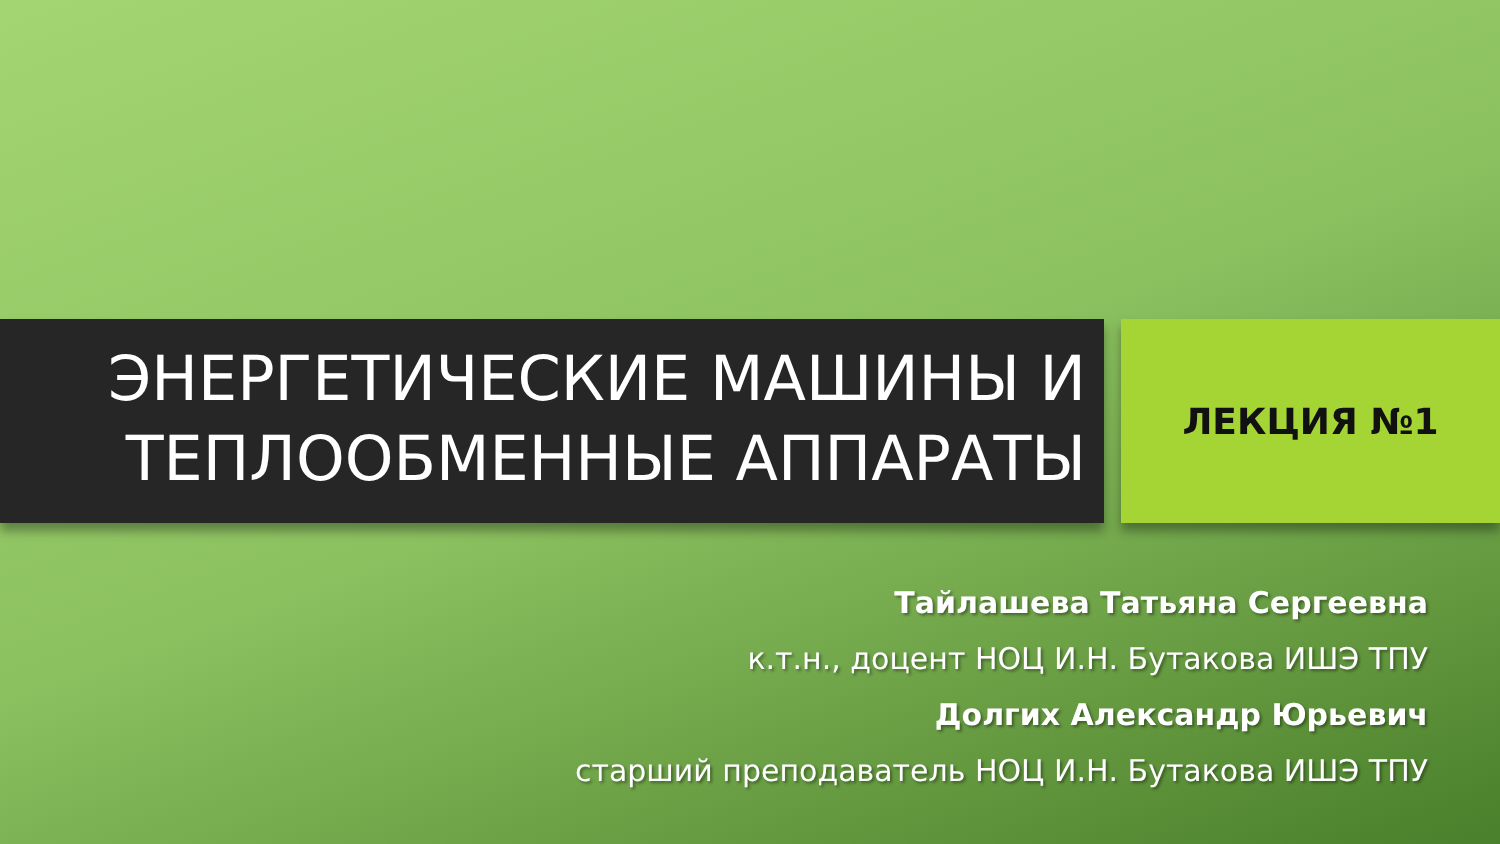ЭНЕРГЕТИЧЕСКИЕ МАШИНЫ И
ТЕПЛООБМЕННЫЕ АППАРАТЫ
ЛЕКЦИЯ №1
Тайлашева Татьяна Сергеевна
к.т.н., доцент НОЦ И.Н. Бутакова ИШЭ ТПУ
Долгих Александр Юрьевич
старший преподаватель НОЦ И.Н. Бутакова ИШЭ ТПУ